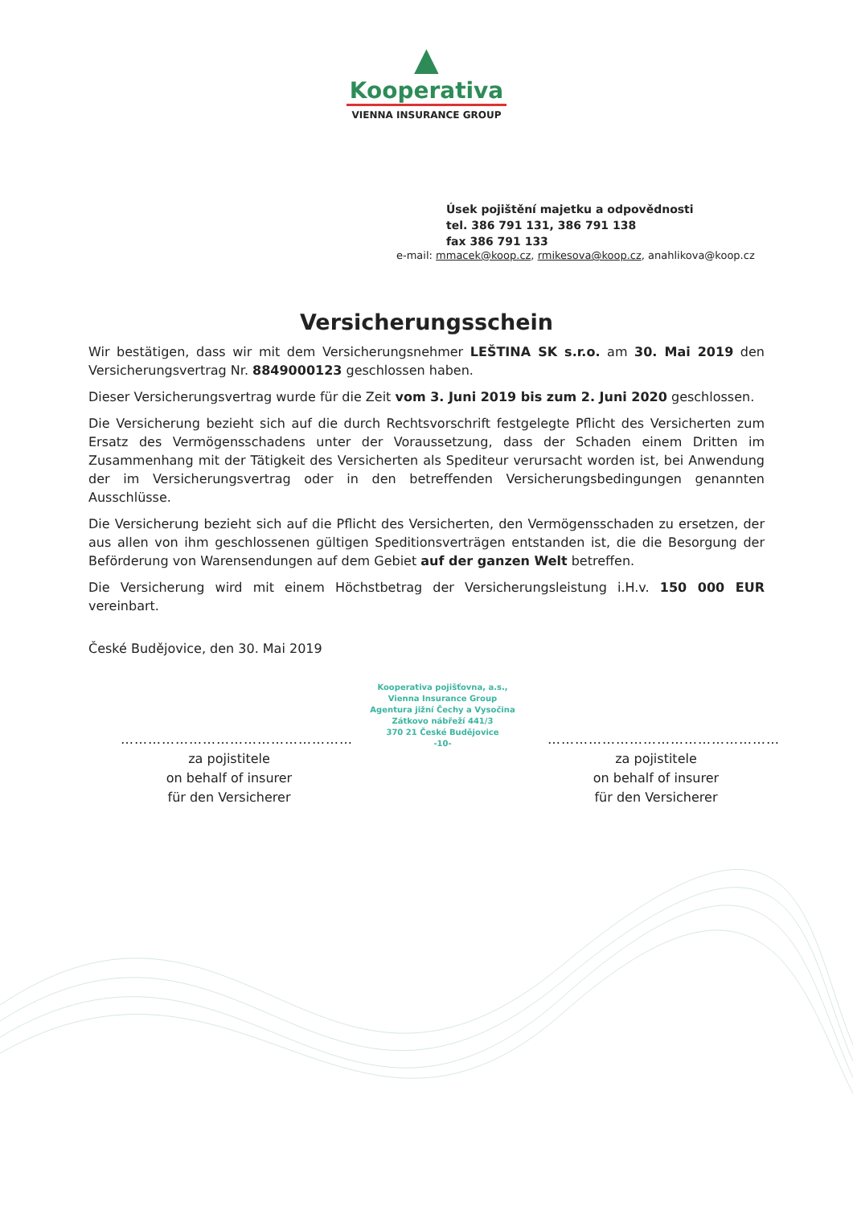▲
Kooperativa
VIENNA INSURANCE GROUP
Úsek pojištění majetku a odpovědnosti
tel. 386 791 131, 386 791 138
fax 386 791 133
e-mail: mmacek@koop.cz, rmikesova@koop.cz, anahlikova@koop.cz
Versicherungsschein
Wir bestätigen, dass wir mit dem Versicherungsnehmer LEŠTINA SK s.r.o. am 30. Mai 2019 den Versicherungsvertrag Nr. 8849000123 geschlossen haben.
Dieser Versicherungsvertrag wurde für die Zeit vom 3. Juni 2019 bis zum 2. Juni 2020 geschlossen.
Die Versicherung bezieht sich auf die durch Rechtsvorschrift festgelegte Pflicht des Versicherten zum Ersatz des Vermögensschadens unter der Voraussetzung, dass der Schaden einem Dritten im Zusammenhang mit der Tätigkeit des Versicherten als Spediteur verursacht worden ist, bei Anwendung der im Versicherungsvertrag oder in den betreffenden Versicherungsbedingungen genannten Ausschlüsse.
Die Versicherung bezieht sich auf die Pflicht des Versicherten, den Vermögensschaden zu ersetzen, der aus allen von ihm geschlossenen gültigen Speditionsverträgen entstanden ist, die die Besorgung der Beförderung von Warensendungen auf dem Gebiet auf der ganzen Welt betreffen.
Die Versicherung wird mit einem Höchstbetrag der Versicherungsleistung i.H.v. 150 000 EUR vereinbart.
České Budějovice, den 30. Mai 2019
……………………………………………
za pojistitele
on behalf of insurer
für den Versicherer
Kooperativa pojišťovna, a.s.,
Vienna Insurance Group
Agentura jižní Čechy a Vysočina
Zátkovo nábřeží 441/3
370 21 České Budějovice
-10-
……………………………………………
za pojistitele
on behalf of insurer
für den Versicherer